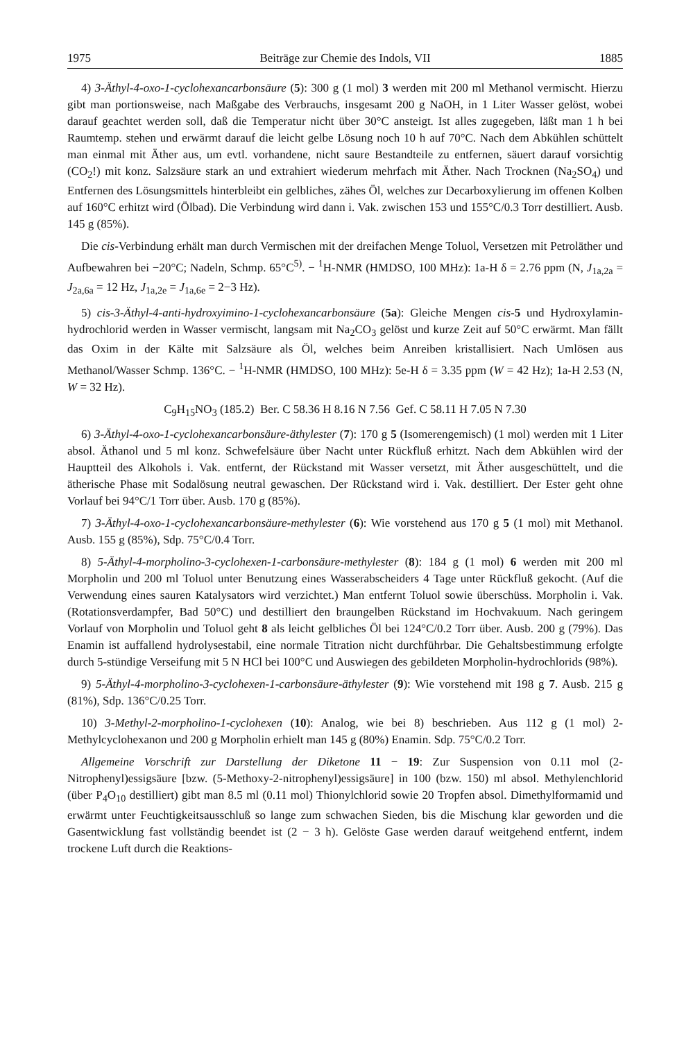1975 Beiträge zur Chemie des Indols, VII 1885
4) 3-Äthyl-4-oxo-1-cyclohexancarbonsäure (5): 300 g (1 mol) 3 werden mit 200 ml Methanol vermischt. Hierzu gibt man portionsweise, nach Maßgabe des Verbrauchs, insgesamt 200 g NaOH, in 1 Liter Wasser gelöst, wobei darauf geachtet werden soll, daß die Temperatur nicht über 30°C ansteigt. Ist alles zugegeben, läßt man 1 h bei Raumtemp. stehen und erwärmt darauf die leicht gelbe Lösung noch 10 h auf 70°C. Nach dem Abkühlen schüttelt man einmal mit Äther aus, um evtl. vorhandene, nicht saure Bestandteile zu entfernen, säuert darauf vorsichtig (CO<sub>2</sub>!) mit konz. Salzsäure stark an und extrahiert wiederum mehrfach mit Äther. Nach Trocknen (Na<sub>2</sub>SO<sub>4</sub>) und Entfernen des Lösungsmittels hinterbleibt ein gelbliches, zähes Öl, welches zur Decarboxylierung im offenen Kolben auf 160°C erhitzt wird (Ölbad). Die Verbindung wird dann i. Vak. zwischen 153 und 155°C/0.3 Torr destilliert. Ausb. 145 g (85%).
Die cis-Verbindung erhält man durch Vermischen mit der dreifachen Menge Toluol, Versetzen mit Petroläther und Aufbewahren bei −20°C; Nadeln, Schmp. 65°C<sup>5)</sup>. − <sup>1</sup>H-NMR (HMDSO, 100 MHz): 1a-H δ = 2.76 ppm (N, J<sub>1a,2a</sub> = J<sub>2a,6a</sub> = 12 Hz, J<sub>1a,2e</sub> = J<sub>1a,6e</sub> = 2−3 Hz).
5) cis-3-Äthyl-4-anti-hydroxyimino-1-cyclohexancarbonsäure (5a): Gleiche Mengen cis-5 und Hydroxylamin-hydrochlorid werden in Wasser vermischt, langsam mit Na<sub>2</sub>CO<sub>3</sub> gelöst und kurze Zeit auf 50°C erwärmt. Man fällt das Oxim in der Kälte mit Salzsäure als Öl, welches beim Anreiben kristallisiert. Nach Umlösen aus Methanol/Wasser Schmp. 136°C. − <sup>1</sup>H-NMR (HMDSO, 100 MHz): 5e-H δ = 3.35 ppm (W = 42 Hz); 1a-H 2.53 (N, W = 32 Hz).
C<sub>9</sub>H<sub>15</sub>NO<sub>3</sub> (185.2) Ber. C 58.36 H 8.16 N 7.56 Gef. C 58.11 H 7.05 N 7.30
6) 3-Äthyl-4-oxo-1-cyclohexancarbonsäure-äthylester (7): 170 g 5 (Isomerengemisch) (1 mol) werden mit 1 Liter absol. Äthanol und 5 ml konz. Schwefelsäure über Nacht unter Rückfluß erhitzt. Nach dem Abkühlen wird der Hauptteil des Alkohols i. Vak. entfernt, der Rückstand mit Wasser versetzt, mit Äther ausgeschüttelt, und die ätherische Phase mit Sodalösung neutral gewaschen. Der Rückstand wird i. Vak. destilliert. Der Ester geht ohne Vorlauf bei 94°C/1 Torr über. Ausb. 170 g (85%).
7) 3-Äthyl-4-oxo-1-cyclohexancarbonsäure-methylester (6): Wie vorstehend aus 170 g 5 (1 mol) mit Methanol. Ausb. 155 g (85%), Sdp. 75°C/0.4 Torr.
8) 5-Äthyl-4-morpholino-3-cyclohexen-1-carbonsäure-methylester (8): 184 g (1 mol) 6 werden mit 200 ml Morpholin und 200 ml Toluol unter Benutzung eines Wasserabscheiders 4 Tage unter Rückfluß gekocht. (Auf die Verwendung eines sauren Katalysators wird verzichtet.) Man entfernt Toluol sowie überschüss. Morpholin i. Vak. (Rotationsverdampfer, Bad 50°C) und destilliert den braungelben Rückstand im Hochvakuum. Nach geringem Vorlauf von Morpholin und Toluol geht 8 als leicht gelbliches Öl bei 124°C/0.2 Torr über. Ausb. 200 g (79%). Das Enamin ist auffallend hydrolysestabil, eine normale Titration nicht durchführbar. Die Gehaltsbestimmung erfolgte durch 5-stündige Verseifung mit 5 N HCl bei 100°C und Auswiegen des gebildeten Morpholin-hydrochlorids (98%).
9) 5-Äthyl-4-morpholino-3-cyclohexen-1-carbonsäure-äthylester (9): Wie vorstehend mit 198 g 7. Ausb. 215 g (81%), Sdp. 136°C/0.25 Torr.
10) 3-Methyl-2-morpholino-1-cyclohexen (10): Analog, wie bei 8) beschrieben. Aus 112 g (1 mol) 2-Methylcyclohexanon und 200 g Morpholin erhielt man 145 g (80%) Enamin. Sdp. 75°C/0.2 Torr.
Allgemeine Vorschrift zur Darstellung der Diketone 11 − 19: Zur Suspension von 0.11 mol (2-Nitrophenyl)essigsäure [bzw. (5-Methoxy-2-nitrophenyl)essigsäure] in 100 (bzw. 150) ml absol. Methylenchlorid (über P<sub>4</sub>O<sub>10</sub> destilliert) gibt man 8.5 ml (0.11 mol) Thionylchlorid sowie 20 Tropfen absol. Dimethylformamid und erwärmt unter Feuchtigkeitsausschluß so lange zum schwachen Sieden, bis die Mischung klar geworden und die Gasentwicklung fast vollständig beendet ist (2 − 3 h). Gelöste Gase werden darauf weitgehend entfernt, indem trockene Luft durch die Reaktions-